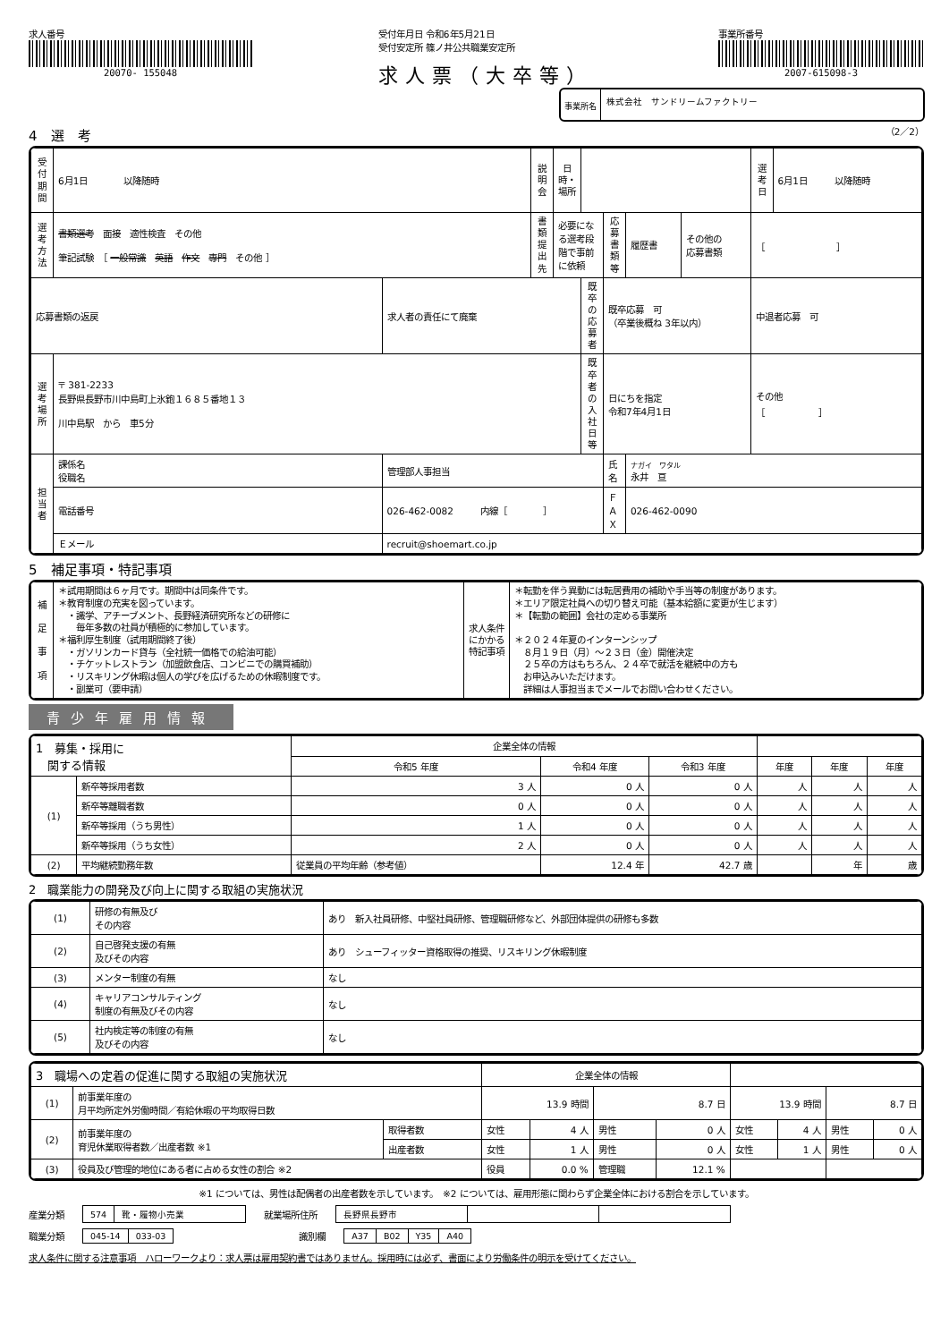求人番号
20070- 155048
受付年月日 令和6年5月21日
受付安定所 篠ノ井公共職業安定所
求人票（大卒等）
事業所番号
2007-615098-3
事業所名
株式会社　サンドリームファクトリー
4　選　考
（2／2）
| 受付期間 | 6月1日 以降随時 | | 説明会 | 日時・場所 | | | | | | 選考日 | 6月1日 以降随時 |
| 選考方法 | 書類選考 面接 適性検査 その他 筆記試験 ［ 一般常識 英語 作文 専門 その他 ］ | | 書類提出先 | 必要になる選考段階で事前に依頼 | | 応募書類等 | 履歴書 | その他の 応募書類 | ［ ］ | | |
| 応募書類の返戻 | | 求人者の責任にて廃棄 | | | 既卒の応募者 | 既卒応募 可 （卒業後概ね 3年以内） | | | 中退者応募 可 | | |
| 選考場所 | 〒 381-2233 長野県長野市川中島町上氷鉋１６８５番地１３ 川中島駅 から 車5分 | | | | 既卒者の入社日等 | 日にちを指定 令和7年4月1日 | | | その他 ［ ］ | | |
| 担当者 | 課係名 役職名 | 管理部人事担当 | | | | 氏名 | ナガイ ワタル 永井 亘 | | | | |
| | 電話番号 | 026-462-0082 内線［ ］ | | | | ＦＡＸ | 026-462-0090 | | | | |
| | Ｅメール | recruit@shoemart.co.jp | | | | | | | | | |
5　補足事項・特記事項
| 補 足 事 項 | ＊試用期間は６ヶ月です。期間中は同条件です。 ＊教育制度の充実を図っています。 ・識学、アチーブメント、長野経済研究所などの研修に 毎年多数の社員が積極的に参加しています。 ＊福利厚生制度（試用期間終了後） ・ガソリンカード貸与（全社統一価格での給油可能） ・チケットレストラン（加盟飲食店、コンビニでの購買補助） ・リスキリング休暇は個人の学びを広げるための休暇制度です。 ・副業可（要申請） | 求人条件にかかる特記事項 | ＊転勤を伴う異動には転居費用の補助や手当等の制度があります。 ＊エリア限定社員への切り替え可能（基本給額に変更が生じます） ＊【転勤の範囲】会社の定める事業所 ＊２０２４年夏のインターンシップ ８月１９日（月）～２３日（金）開催決定 ２５卒の方はもちろん、２４卒で就活を継続中の方も お申込みいただけます。 詳細は人事担当までメールでお問い合わせください。 |
青少年雇用情報
| 1 募集・採用に 関する情報 | | | 企業全体の情報 | | | | | |
| --- | --- | --- | --- | --- | --- | --- | --- | --- |
| | | | 令和5 年度 | 令和4 年度 | 令和3 年度 | 年度 | 年度 | 年度 |
| (1) | 新卒等採用者数 | | 3 人 | 0 人 | 0 人 | 人 | 人 | 人 |
| | 新卒等離職者数 | | 0 人 | 0 人 | 0 人 | 人 | 人 | 人 |
| | 新卒等採用（うち男性） | | 1 人 | 0 人 | 0 人 | 人 | 人 | 人 |
| | 新卒等採用（うち女性） | | 2 人 | 0 人 | 0 人 | 人 | 人 | 人 |
| (2) | 平均継続勤務年数 | 従業員の平均年齢（参考値） | | 12.4 年 | 42.7 歳 | | 年 | 歳 |
2　職業能力の開発及び向上に関する取組の実施状況
| (1) | 研修の有無及び その内容 | あり 新入社員研修、中堅社員研修、管理職研修など、外部団体提供の研修も多数 |
| (2) | 自己啓発支援の有無 及びその内容 | あり シューフィッター資格取得の推奨、リスキリング休暇制度 |
| (3) | メンター制度の有無 | なし |
| (4) | キャリアコンサルティング 制度の有無及びその内容 | なし |
| (5) | 社内検定等の制度の有無 及びその内容 | なし |
| 3 職場への定着の促進に関する取組の実施状況 | | | 企業全体の情報 | | | | | | | |
| --- | --- | --- | --- | --- | --- | --- | --- | --- | --- | --- |
| (1) | 前事業年度の 月平均所定外労働時間／有給休暇の平均取得日数 | | 13.9 時間 | | 8.7 日 | | 13.9 時間 | | 8.7 日 | |
| (2) | 前事業年度の 育児休業取得者数／出産者数 ※1 | 取得者数 | 女性 | 4 人 | 男性 | 0 人 | 女性 | 4 人 | 男性 | 0 人 |
| | | 出産者数 | 女性 | 1 人 | 男性 | 0 人 | 女性 | 1 人 | 男性 | 0 人 |
| (3) | 役員及び管理的地位にある者に占める女性の割合 ※2 | | 役員 | 0.0 % | 管理職 | 12.1 % | | | | |
※1 については、男性は配偶者の出産者数を示しています。　※2 については、雇用形態に関わらず企業全体における割合を示しています。
産業分類
| 574 | 靴・履物小売業 |
就業場所住所
| 長野県長野市 | | |
職業分類
| 045-14 | 033-03 |
識別欄
| A37 | B02 | Y35 | A40 |
求人条件に関する注意事項　ハローワークより：求人票は雇用契約書ではありません。採用時には必ず、書面により労働条件の明示を受けてください。